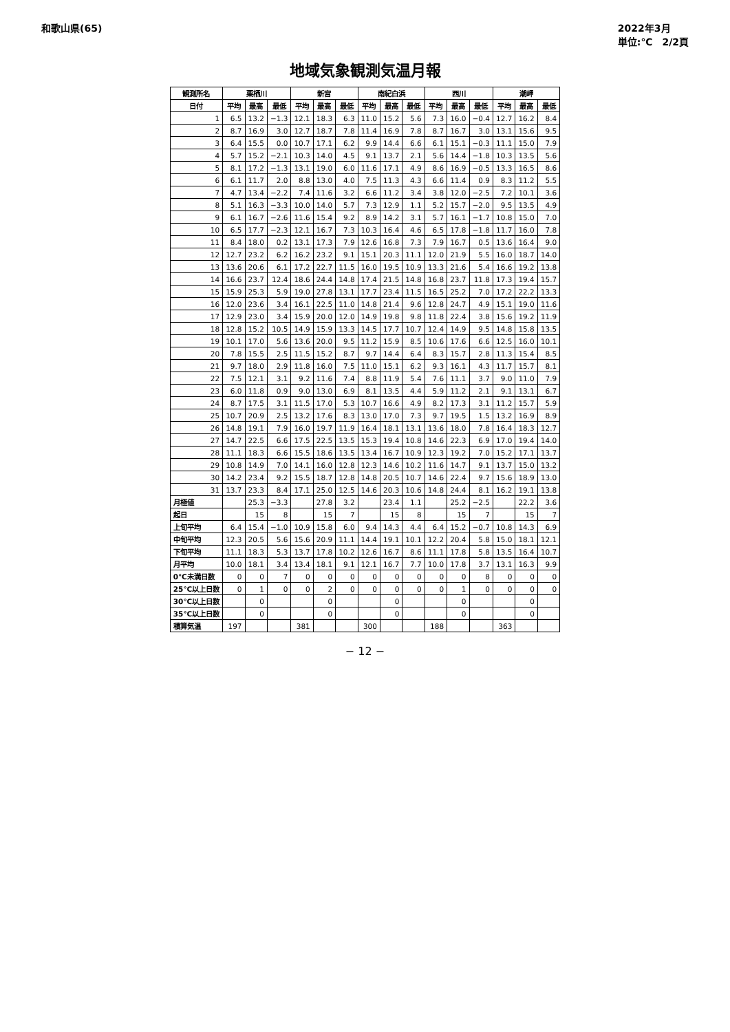和歌山県(65) 2022年3月
単位:℃　2/2頁
地域気象観測気温月報
| 観測所名 | 栗栖川 | | | 新宮 | | | 南紀白浜 | | | 西川 | | | 潮岬 | | |
| --- | --- | --- | --- | --- | --- | --- | --- | --- | --- | --- | --- | --- | --- | --- | --- |
| 日付 | 平均 | 最高 | 最低 | 平均 | 最高 | 最低 | 平均 | 最高 | 最低 | 平均 | 最高 | 最低 | 平均 | 最高 | 最低 |
| 1 | 6.5 | 13.2 | −1.3 | 12.1 | 18.3 | 6.3 | 11.0 | 15.2 | 5.6 | 7.3 | 16.0 | −0.4 | 12.7 | 16.2 | 8.4 |
| 2 | 8.7 | 16.9 | 3.0 | 12.7 | 18.7 | 7.8 | 11.4 | 16.9 | 7.8 | 8.7 | 16.7 | 3.0 | 13.1 | 15.6 | 9.5 |
| 3 | 6.4 | 15.5 | 0.0 | 10.7 | 17.1 | 6.2 | 9.9 | 14.4 | 6.6 | 6.1 | 15.1 | −0.3 | 11.1 | 15.0 | 7.9 |
| 4 | 5.7 | 15.2 | −2.1 | 10.3 | 14.0 | 4.5 | 9.1 | 13.7 | 2.1 | 5.6 | 14.4 | −1.8 | 10.3 | 13.5 | 5.6 |
| 5 | 8.1 | 17.2 | −1.3 | 13.1 | 19.0 | 6.0 | 11.6 | 17.1 | 4.9 | 8.6 | 16.9 | −0.5 | 13.3 | 16.5 | 8.6 |
| 6 | 6.1 | 11.7 | 2.0 | 8.8 | 13.0 | 4.0 | 7.5 | 11.3 | 4.3 | 6.6 | 11.4 | 0.9 | 8.3 | 11.2 | 5.5 |
| 7 | 4.7 | 13.4 | −2.2 | 7.4 | 11.6 | 3.2 | 6.6 | 11.2 | 3.4 | 3.8 | 12.0 | −2.5 | 7.2 | 10.1 | 3.6 |
| 8 | 5.1 | 16.3 | −3.3 | 10.0 | 14.0 | 5.7 | 7.3 | 12.9 | 1.1 | 5.2 | 15.7 | −2.0 | 9.5 | 13.5 | 4.9 |
| 9 | 6.1 | 16.7 | −2.6 | 11.6 | 15.4 | 9.2 | 8.9 | 14.2 | 3.1 | 5.7 | 16.1 | −1.7 | 10.8 | 15.0 | 7.0 |
| 10 | 6.5 | 17.7 | −2.3 | 12.1 | 16.7 | 7.3 | 10.3 | 16.4 | 4.6 | 6.5 | 17.8 | −1.8 | 11.7 | 16.0 | 7.8 |
| 11 | 8.4 | 18.0 | 0.2 | 13.1 | 17.3 | 7.9 | 12.6 | 16.8 | 7.3 | 7.9 | 16.7 | 0.5 | 13.6 | 16.4 | 9.0 |
| 12 | 12.7 | 23.2 | 6.2 | 16.2 | 23.2 | 9.1 | 15.1 | 20.3 | 11.1 | 12.0 | 21.9 | 5.5 | 16.0 | 18.7 | 14.0 |
| 13 | 13.6 | 20.6 | 6.1 | 17.2 | 22.7 | 11.5 | 16.0 | 19.5 | 10.9 | 13.3 | 21.6 | 5.4 | 16.6 | 19.2 | 13.8 |
| 14 | 16.6 | 23.7 | 12.4 | 18.6 | 24.4 | 14.8 | 17.4 | 21.5 | 14.8 | 16.8 | 23.7 | 11.8 | 17.3 | 19.4 | 15.7 |
| 15 | 15.9 | 25.3 | 5.9 | 19.0 | 27.8 | 13.1 | 17.7 | 23.4 | 11.5 | 16.5 | 25.2 | 7.0 | 17.2 | 22.2 | 13.3 |
| 16 | 12.0 | 23.6 | 3.4 | 16.1 | 22.5 | 11.0 | 14.8 | 21.4 | 9.6 | 12.8 | 24.7 | 4.9 | 15.1 | 19.0 | 11.6 |
| 17 | 12.9 | 23.0 | 3.4 | 15.9 | 20.0 | 12.0 | 14.9 | 19.8 | 9.8 | 11.8 | 22.4 | 3.8 | 15.6 | 19.2 | 11.9 |
| 18 | 12.8 | 15.2 | 10.5 | 14.9 | 15.9 | 13.3 | 14.5 | 17.7 | 10.7 | 12.4 | 14.9 | 9.5 | 14.8 | 15.8 | 13.5 |
| 19 | 10.1 | 17.0 | 5.6 | 13.6 | 20.0 | 9.5 | 11.2 | 15.9 | 8.5 | 10.6 | 17.6 | 6.6 | 12.5 | 16.0 | 10.1 |
| 20 | 7.8 | 15.5 | 2.5 | 11.5 | 15.2 | 8.7 | 9.7 | 14.4 | 6.4 | 8.3 | 15.7 | 2.8 | 11.3 | 15.4 | 8.5 |
| 21 | 9.7 | 18.0 | 2.9 | 11.8 | 16.0 | 7.5 | 11.0 | 15.1 | 6.2 | 9.3 | 16.1 | 4.3 | 11.7 | 15.7 | 8.1 |
| 22 | 7.5 | 12.1 | 3.1 | 9.2 | 11.6 | 7.4 | 8.8 | 11.9 | 5.4 | 7.6 | 11.1 | 3.7 | 9.0 | 11.0 | 7.9 |
| 23 | 6.0 | 11.8 | 0.9 | 9.0 | 13.0 | 6.9 | 8.1 | 13.5 | 4.4 | 5.9 | 11.2 | 2.1 | 9.1 | 13.1 | 6.7 |
| 24 | 8.7 | 17.5 | 3.1 | 11.5 | 17.0 | 5.3 | 10.7 | 16.6 | 4.9 | 8.2 | 17.3 | 3.1 | 11.2 | 15.7 | 5.9 |
| 25 | 10.7 | 20.9 | 2.5 | 13.2 | 17.6 | 8.3 | 13.0 | 17.0 | 7.3 | 9.7 | 19.5 | 1.5 | 13.2 | 16.9 | 8.9 |
| 26 | 14.8 | 19.1 | 7.9 | 16.0 | 19.7 | 11.9 | 16.4 | 18.1 | 13.1 | 13.6 | 18.0 | 7.8 | 16.4 | 18.3 | 12.7 |
| 27 | 14.7 | 22.5 | 6.6 | 17.5 | 22.5 | 13.5 | 15.3 | 19.4 | 10.8 | 14.6 | 22.3 | 6.9 | 17.0 | 19.4 | 14.0 |
| 28 | 11.1 | 18.3 | 6.6 | 15.5 | 18.6 | 13.5 | 13.4 | 16.7 | 10.9 | 12.3 | 19.2 | 7.0 | 15.2 | 17.1 | 13.7 |
| 29 | 10.8 | 14.9 | 7.0 | 14.1 | 16.0 | 12.8 | 12.3 | 14.6 | 10.2 | 11.6 | 14.7 | 9.1 | 13.7 | 15.0 | 13.2 |
| 30 | 14.2 | 23.4 | 9.2 | 15.5 | 18.7 | 12.8 | 14.8 | 20.5 | 10.7 | 14.6 | 22.4 | 9.7 | 15.6 | 18.9 | 13.0 |
| 31 | 13.7 | 23.3 | 8.4 | 17.1 | 25.0 | 12.5 | 14.6 | 20.3 | 10.6 | 14.8 | 24.4 | 8.1 | 16.2 | 19.1 | 13.8 |
| 月極値 | | 25.3 | −3.3 | | 27.8 | 3.2 | | 23.4 | 1.1 | | 25.2 | −2.5 | | 22.2 | 3.6 |
| 起日 | | 15 | 8 | | 15 | 7 | | 15 | 8 | | 15 | 7 | | 15 | 7 |
| 上旬平均 | 6.4 | 15.4 | −1.0 | 10.9 | 15.8 | 6.0 | 9.4 | 14.3 | 4.4 | 6.4 | 15.2 | −0.7 | 10.8 | 14.3 | 6.9 |
| 中旬平均 | 12.3 | 20.5 | 5.6 | 15.6 | 20.9 | 11.1 | 14.4 | 19.1 | 10.1 | 12.2 | 20.4 | 5.8 | 15.0 | 18.1 | 12.1 |
| 下旬平均 | 11.1 | 18.3 | 5.3 | 13.7 | 17.8 | 10.2 | 12.6 | 16.7 | 8.6 | 11.1 | 17.8 | 5.8 | 13.5 | 16.4 | 10.7 |
| 月平均 | 10.0 | 18.1 | 3.4 | 13.4 | 18.1 | 9.1 | 12.1 | 16.7 | 7.7 | 10.0 | 17.8 | 3.7 | 13.1 | 16.3 | 9.9 |
| 0℃未満日数 | 0 | 0 | 7 | 0 | 0 | 0 | 0 | 0 | 0 | 0 | 0 | 8 | 0 | 0 | 0 |
| 25℃以上日数 | 0 | 1 | 0 | 0 | 2 | 0 | 0 | 0 | 0 | 0 | 1 | 0 | 0 | 0 | 0 |
| 30℃以上日数 | | 0 | | | 0 | | | 0 | | | 0 | | | 0 | |
| 35℃以上日数 | | 0 | | | 0 | | | 0 | | | 0 | | | 0 | |
| 積算気温 | 197 | | | 381 | | | 300 | | | 188 | | | 363 | | |
− 12 −